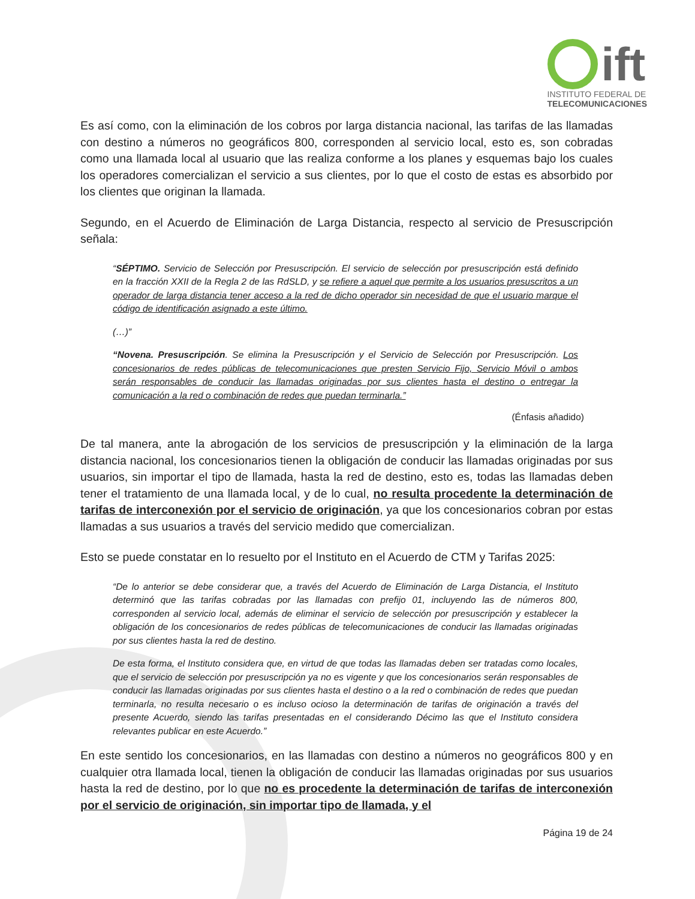ift
INSTITUTO FEDERAL DE
TELECOMUNICACIONES
Es así como, con la eliminación de los cobros por larga distancia nacional, las tarifas de las llamadas con destino a números no geográficos 800, corresponden al servicio local, esto es, son cobradas como una llamada local al usuario que las realiza conforme a los planes y esquemas bajo los cuales los operadores comercializan el servicio a sus clientes, por lo que el costo de estas es absorbido por los clientes que originan la llamada.
Segundo, en el Acuerdo de Eliminación de Larga Distancia, respecto al servicio de Presuscripción señala:
“SÉPTIMO. Servicio de Selección por Presuscripción. El servicio de selección por presuscripción está definido en la fracción XXII de la Regla 2 de las RdSLD, y se refiere a aquel que permite a los usuarios presuscritos a un operador de larga distancia tener acceso a la red de dicho operador sin necesidad de que el usuario marque el código de identificación asignado a este último.
(…)”
“Novena. Presuscripción. Se elimina la Presuscripción y el Servicio de Selección por Presuscripción. Los concesionarios de redes públicas de telecomunicaciones que presten Servicio Fijo, Servicio Móvil o ambos serán responsables de conducir las llamadas originadas por sus clientes hasta el destino o entregar la comunicación a la red o combinación de redes que puedan terminarla.”
(Énfasis añadido)
De tal manera, ante la abrogación de los servicios de presuscripción y la eliminación de la larga distancia nacional, los concesionarios tienen la obligación de conducir las llamadas originadas por sus usuarios, sin importar el tipo de llamada, hasta la red de destino, esto es, todas las llamadas deben tener el tratamiento de una llamada local, y de lo cual, no resulta procedente la determinación de tarifas de interconexión por el servicio de originación, ya que los concesionarios cobran por estas llamadas a sus usuarios a través del servicio medido que comercializan.
Esto se puede constatar en lo resuelto por el Instituto en el Acuerdo de CTM y Tarifas 2025:
“De lo anterior se debe considerar que, a través del Acuerdo de Eliminación de Larga Distancia, el Instituto determinó que las tarifas cobradas por las llamadas con prefijo 01, incluyendo las de números 800, corresponden al servicio local, además de eliminar el servicio de selección por presuscripción y establecer la obligación de los concesionarios de redes públicas de telecomunicaciones de conducir las llamadas originadas por sus clientes hasta la red de destino.
De esta forma, el Instituto considera que, en virtud de que todas las llamadas deben ser tratadas como locales, que el servicio de selección por presuscripción ya no es vigente y que los concesionarios serán responsables de conducir las llamadas originadas por sus clientes hasta el destino o a la red o combinación de redes que puedan terminarla, no resulta necesario o es incluso ocioso la determinación de tarifas de originación a través del presente Acuerdo, siendo las tarifas presentadas en el considerando Décimo las que el Instituto considera relevantes publicar en este Acuerdo.”
En este sentido los concesionarios, en las llamadas con destino a números no geográficos 800 y en cualquier otra llamada local, tienen la obligación de conducir las llamadas originadas por sus usuarios hasta la red de destino, por lo que no es procedente la determinación de tarifas de interconexión por el servicio de originación, sin importar tipo de llamada, y el
Página 19 de 24